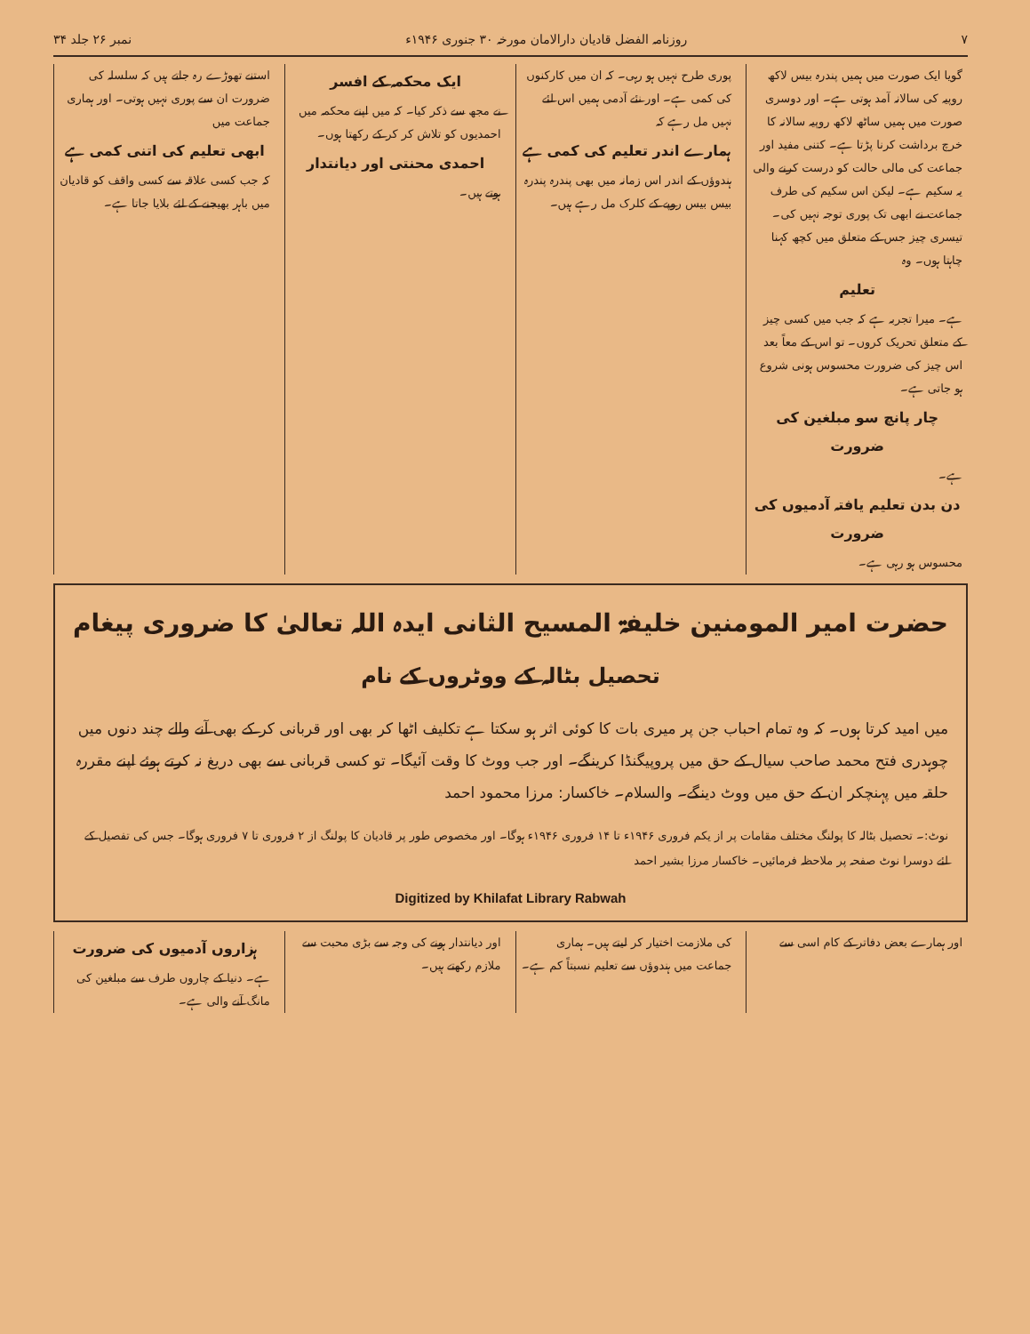۷ روزنامہ الفضل قادیان دارالامان مورخہ ۳۰ جنوری ۱۹۴۶ء نمبر ۲۶ جلد ۳۴
گویا ایک صورت میں ہمیں پندرہ بیس لاکھ روپیہ کی سالانہ آمد ہوتی ہے۔ اور دوسری صورت میں ہمیں ساٹھ لاکھ روپیہ سالانہ کا خرچ برداشت کرنا پڑتا ہے۔ کتنی مفید اور جماعت کی مالی حالت کو درست کرنے والی یہ سکیم ہے۔ لیکن اس سکیم کی طرف جماعت نے ابھی تک پوری توجہ نہیں کی۔ تیسری چیز جس کے متعلق میں کچھ کہنا چاہتا ہوں۔ وہ
تعلیم
ہے۔ میرا تجربہ ہے کہ جب میں کسی چیز کے متعلق تحریک کروں۔ تو اس کے معاً بعد اس چیز کی ضرورت محسوس ہونی شروع ہو جاتی ہے۔
چار پانچ سو مبلغین کی ضرورت
ہے۔
دن بدن تعلیم یافتہ آدمیوں کی ضرورت
محسوس ہو رہی ہے۔
پوری طرح نہیں ہو رہی۔ کہ ان میں کارکنوں کی کمی ہے۔ اور نئے آدمی ہمیں اس لئے نہیں مل رہے کہ
ہمارے اندر تعلیم کی کمی ہے
ہندوؤں کے اندر اس زمانہ میں بھی پندرہ پندرہ بیس بیس روپے کے کلرک مل رہے ہیں۔
ایک محکمہ کے افسر
نے مجھ سے ذکر کیا۔ کہ میں اپنے محکمہ میں احمدیوں کو تلاش کر کر کے رکھتا ہوں۔
احمدی محنتی اور دیانتدار
ہوتے ہیں۔
استنے تھوڑے رہ جاتے ہیں کہ سلسلہ کی ضرورت ان سے پوری نہیں ہوتی۔ اور ہماری جماعت میں
ابھی تعلیم کی اتنی کمی ہے
کہ جب کسی علاقہ سے کسی واقف کو قادیان میں باہر بھیجنے کے لئے بلایا جاتا ہے۔
حضرت امیر المومنین خلیفۃ المسیح الثانی ایدہ اللہ تعالیٰ کا ضروری پیغام
تحصیل بٹالہ کے ووٹروں کے نام
میں امید کرتا ہوں۔ کہ وہ تمام احباب جن پر میری بات کا کوئی اثر ہو سکتا ہے تکلیف اٹھا کر بھی اور قربانی کر کے بھی آنے والے چند دنوں میں چوہدری فتح محمد صاحب سیال کے حق میں پروپیگنڈا کرینگے۔ اور جب ووٹ کا وقت آئیگا۔ تو کسی قربانی سے بھی دریغ نہ کرتے ہوئے اپنے مقررہ حلقہ میں پہنچکر ان کے حق میں ووٹ دینگے۔ والسلام۔ خاکسار: مرزا محمود احمد
نوٹ:۔ تحصیل بٹالہ کا پولنگ مختلف مقامات پر از یکم فروری ۱۹۴۶ء تا ۱۴ فروری ۱۹۴۶ء ہوگا۔ اور مخصوص طور پر قادیان کا پولنگ از ۲ فروری تا ۷ فروری ہوگا۔ جس کی تفصیل کے لئے دوسرا نوٹ صفحہ پر ملاحظہ فرمائیں۔ خاکسار مرزا بشیر احمد
Digitized by Khilafat Library Rabwah
اور ہمارے بعض دفاتر کے کام اسی سے
کی ملازمت اختیار کر لیتے ہیں۔ ہماری جماعت میں ہندوؤں سے تعلیم نسبتاً کم ہے۔
اور دیانتدار ہونے کی وجہ سے بڑی محبت سے ملازم رکھتے ہیں۔
ہزاروں آدمیوں کی ضرورت
ہے۔ دنیا کے چاروں طرف سے مبلغین کی مانگ آنے والی ہے۔